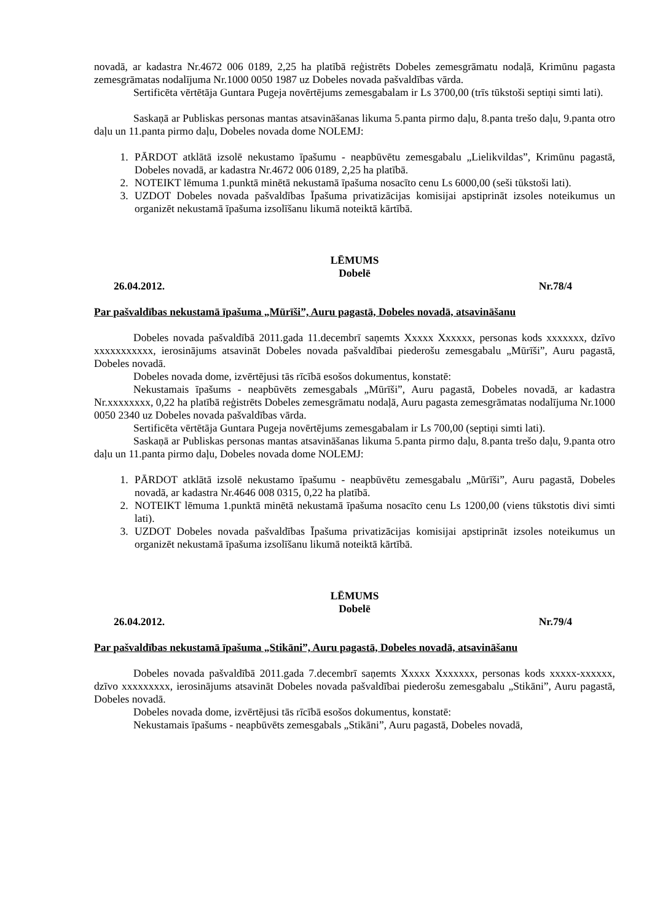novadā, ar kadastra Nr.4672 006 0189, 2,25 ha platībā reģistrēts Dobeles zemesgrāmatu nodaļā, Krimūnu pagasta zemesgrāmatas nodalījuma Nr.1000 0050 1987 uz Dobeles novada pašvaldības vārda.
Sertificēta vērtētāja Guntara Pugeja novērtējums zemesgabalam ir Ls 3700,00 (trīs tūkstoši septiņi simti lati).
Saskaņā ar Publiskas personas mantas atsavināšanas likuma 5.panta pirmo daļu, 8.panta trešo daļu, 9.panta otro daļu un 11.panta pirmo daļu, Dobeles novada dome NOLEMJ:
1. PĀRDOT atklātā izsolē nekustamo īpašumu - neapbūvētu zemesgabalu „Lielikvildas”, Krimūnu pagastā, Dobeles novadā, ar kadastra Nr.4672 006 0189, 2,25 ha platībā.
2. NOTEIKT lēmuma 1.punktā minētā nekustamā īpašuma nosacīto cenu Ls 6000,00 (seši tūkstoši lati).
3. UZDOT Dobeles novada pašvaldības Īpašuma privatizācijas komisijai apstiprināt izsoles noteikumus un organizēt nekustamā īpašuma izsolīšanu likumā noteiktā kārtībā.
LĒMUMS
Dobelē
26.04.2012. Nr.78/4
Par pašvaldības nekustamā īpašuma „Mūrīši”, Auru pagastā, Dobeles novadā, atsavināšanu
Dobeles novada pašvaldībā 2011.gada 11.decembrī saņemts Xxxxx Xxxxxx, personas kods xxxxxxx, dzīvo xxxxxxxxxxx, ierosinājums atsavināt Dobeles novada pašvaldībai piederošu zemesgabalu „Mūrīši”, Auru pagastā, Dobeles novadā.
Dobeles novada dome, izvērtējusi tās rīcībā esošos dokumentus, konstatē:
Nekustamais īpašums - neapbūvēts zemesgabals „Mūrīši”, Auru pagastā, Dobeles novadā, ar kadastra Nr.xxxxxxxx, 0,22 ha platībā reģistrēts Dobeles zemesgrāmatu nodaļā, Auru pagasta zemesgrāmatas nodalījuma Nr.1000 0050 2340 uz Dobeles novada pašvaldības vārda.
Sertificēta vērtētāja Guntara Pugeja novērtējums zemesgabalam ir Ls 700,00 (septiņi simti lati).
Saskaņā ar Publiskas personas mantas atsavināšanas likuma 5.panta pirmo daļu, 8.panta trešo daļu, 9.panta otro daļu un 11.panta pirmo daļu, Dobeles novada dome NOLEMJ:
1. PĀRDOT atklātā izsolē nekustamo īpašumu - neapbūvētu zemesgabalu „Mūrīši”, Auru pagastā, Dobeles novadā, ar kadastra Nr.4646 008 0315, 0,22 ha platībā.
2. NOTEIKT lēmuma 1.punktā minētā nekustamā īpašuma nosacīto cenu Ls 1200,00 (viens tūkstotis divi simti lati).
3. UZDOT Dobeles novada pašvaldības Īpašuma privatizācijas komisijai apstiprināt izsoles noteikumus un organizēt nekustamā īpašuma izsolīšanu likumā noteiktā kārtībā.
LĒMUMS
Dobelē
26.04.2012. Nr.79/4
Par pašvaldības nekustamā īpašuma „Stikāni”, Auru pagastā, Dobeles novadā, atsavināšanu
Dobeles novada pašvaldībā 2011.gada 7.decembrī saņemts Xxxxx Xxxxxxx, personas kods xxxxx-xxxxxx, dzīvo xxxxxxxxx, ierosinājums atsavināt Dobeles novada pašvaldībai piederošu zemesgabalu „Stikāni”, Auru pagastā, Dobeles novadā.
Dobeles novada dome, izvērtējusi tās rīcībā esošos dokumentus, konstatē:
Nekustamais īpašums - neapbūvēts zemesgabals „Stikāni”, Auru pagastā, Dobeles novadā,